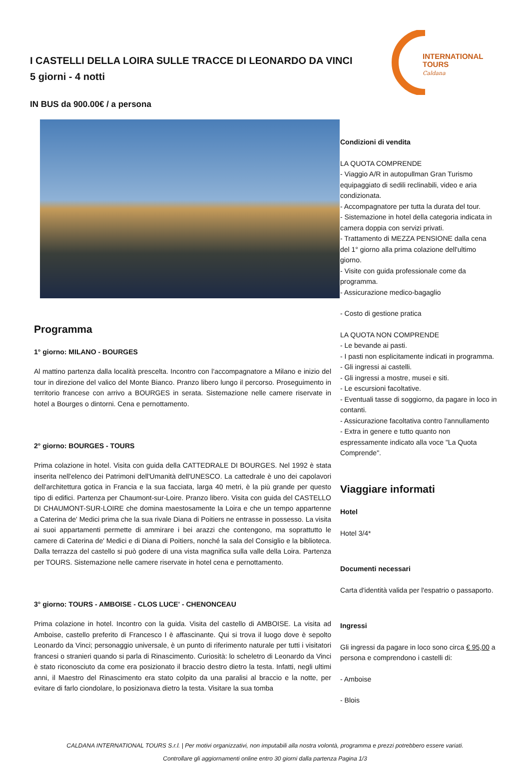I CASTELLI DELLA LOIRA SULLE TRACCE DI LEONARDO DA VINCI
5 giorni - 4 notti
IN BUS da 900.00€ / a persona
INTERNATIONAL
TOURS
Caldana
Programma
1° giorno: MILANO - BOURGES
Al mattino partenza dalla località prescelta. Incontro con l'accompagnatore a Milano e inizio del tour in direzione del valico del Monte Bianco. Pranzo libero lungo il percorso. Proseguimento in territorio francese con arrivo a BOURGES in serata. Sistemazione nelle camere riservate in hotel a Bourges o dintorni. Cena e pernottamento.
2° giorno: BOURGES - TOURS
Prima colazione in hotel. Visita con guida della CATTEDRALE DI BOURGES. Nel 1992 è stata inserita nell'elenco dei Patrimoni dell'Umanità dell'UNESCO. La cattedrale è uno dei capolavori dell'architettura gotica in Francia e la sua facciata, larga 40 metri, è la più grande per questo tipo di edifici. Partenza per Chaumont-sur-Loire. Pranzo libero. Visita con guida del CASTELLO DI CHAUMONT-SUR-LOIRE che domina maestosamente la Loira e che un tempo appartenne a Caterina de' Medici prima che la sua rivale Diana di Poitiers ne entrasse in possesso. La visita ai suoi appartamenti permette di ammirare i bei arazzi che contengono, ma soprattutto le camere di Caterina de' Medici e di Diana di Poitiers, nonché la sala del Consiglio e la biblioteca. Dalla terrazza del castello si può godere di una vista magnifica sulla valle della Loira. Partenza per TOURS. Sistemazione nelle camere riservate in hotel cena e pernottamento.
3° giorno: TOURS - AMBOISE - CLOS LUCE' - CHENONCEAU
Prima colazione in hotel. Incontro con la guida. Visita del castello di AMBOISE. La visita ad Amboise, castello preferito di Francesco I è affascinante. Qui si trova il luogo dove è sepolto Leonardo da Vinci; personaggio universale, è un punto di riferimento naturale per tutti i visitatori francesi o stranieri quando si parla di Rinascimento. Curiosità: lo scheletro di Leonardo da Vinci è stato riconosciuto da come era posizionato il braccio destro dietro la testa. Infatti, negli ultimi anni, il Maestro del Rinascimento era stato colpito da una paralisi al braccio e la notte, per evitare di farlo ciondolare, lo posizionava dietro la testa. Visitare la sua tomba
Condizioni di vendita
LA QUOTA COMPRENDE
- Viaggio A/R in autopullman Gran Turismo equipaggiato di sedili reclinabili, video e aria condizionata.
- Accompagnatore per tutta la durata del tour.
- Sistemazione in hotel della categoria indicata in camera doppia con servizi privati.
- Trattamento di MEZZA PENSIONE dalla cena del 1° giorno alla prima colazione dell'ultimo giorno.
- Visite con guida professionale come da programma.
- Assicurazione medico-bagaglio
- Costo di gestione pratica
LA QUOTA NON COMPRENDE
- Le bevande ai pasti.
- I pasti non esplicitamente indicati in programma.
- Gli ingressi ai castelli.
- Gli ingressi a mostre, musei e siti.
- Le escursioni facoltative.
- Eventuali tasse di soggiorno, da pagare in loco in contanti.
- Assicurazione facoltativa contro l'annullamento
- Extra in genere e tutto quanto non espressamente indicato alla voce "La Quota Comprende".
Viaggiare informati
Hotel
Hotel 3/4*
Documenti necessari
Carta d'identità valida per l'espatrio o passaporto.
Ingressi
Gli ingressi da pagare in loco sono circa € 95,00 a persona e comprendono i castelli di:
- Amboise
- Blois
CALDANA INTERNATIONAL TOURS S.r.l. | Per motivi organizzativi, non imputabili alla nostra volontà, programma e prezzi potrebbero essere variati.
Controllare gli aggiornamenti online entro 30 giorni dalla partenza Pagina 1/3